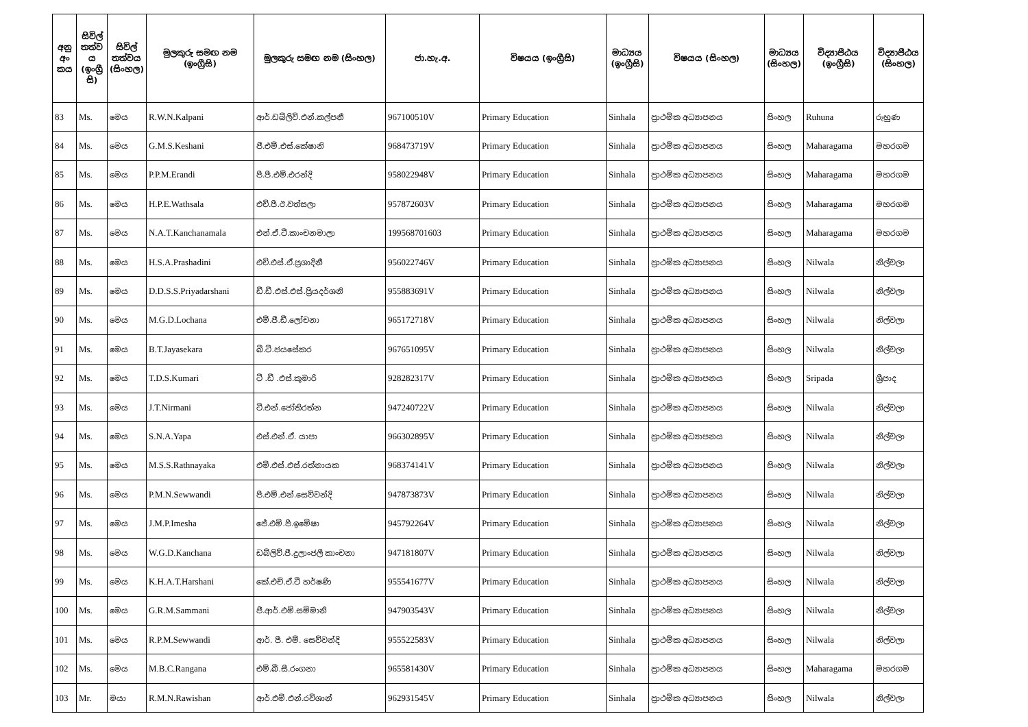| අනු අං කය | සිවිල් තත්ව ය (ඉංග්‍රී සි) | සිවිල් තත්වය (සිංහල) | මුලකුරු සමඟ නම (ඉංග්‍රීසි) | මුලකුරු සමඟ නම (සිංහල) | ජා.හැ.අ. | විෂයය (ඉංග්‍රීසි) | මාධ්‍යය (ඉංග්‍රීසි) | විෂයය (සිංහල) | මාධ්‍යය (සිංහල) | විද්‍යාපීඨය (ඉංග්‍රීසි) | විද්‍යාපීඨය (සිංහල) |
| --- | --- | --- | --- | --- | --- | --- | --- | --- | --- | --- | --- |
| 83 | Ms. | මෙය | R.W.N.Kalpani | ආර්.ඩබ්ලිව්.එන්.කල්පනී | 967100510V | Primary Education | Sinhala | ප්‍රාථමික අධ්‍යාපනය | සිංහල | Ruhuna | රුහුණ |
| 84 | Ms. | මෙය | G.M.S.Keshani | ජී.එම්.එස්.කේෂානි | 968473719V | Primary Education | Sinhala | ප්‍රාථමික අධ්‍යාපනය | සිංහල | Maharagama | මහරගම |
| 85 | Ms. | මෙය | P.P.M.Erandi | පී.පී.එම්.එරන්දි | 958022948V | Primary Education | Sinhala | ප්‍රාථමික අධ්‍යාපනය | සිංහල | Maharagama | මහරගම |
| 86 | Ms. | මෙය | H.P.E.Wathsala | එච්.පී.ඊ.වත්සලා | 957872603V | Primary Education | Sinhala | ප්‍රාථමික අධ්‍යාපනය | සිංහල | Maharagama | මහරගම |
| 87 | Ms. | මෙය | N.A.T.Kanchanamala | එන්.ඒ.ටී.කාංචනමාලා | 199568701603 | Primary Education | Sinhala | ප්‍රාථමික අධ්‍යාපනය | සිංහල | Maharagama | මහරගම |
| 88 | Ms. | මෙය | H.S.A.Prashadini | එච්.එස්.ඒ.ප්‍රශාදිනී | 956022746V | Primary Education | Sinhala | ප්‍රාථමික අධ්‍යාපනය | සිංහල | Nilwala | නිල්වලා |
| 89 | Ms. | මෙය | D.D.S.S.Priyadarshani | ඩී.ඩී.එස්.එස්.ප්‍රියදර්ශනි | 955883691V | Primary Education | Sinhala | ප්‍රාථමික අධ්‍යාපනය | සිංහල | Nilwala | නිල්වලා |
| 90 | Ms. | මෙය | M.G.D.Lochana | එම්.ජී.ඩී.ලෝචනා | 965172718V | Primary Education | Sinhala | ප්‍රාථමික අධ්‍යාපනය | සිංහල | Nilwala | නිල්වලා |
| 91 | Ms. | මෙය | B.T.Jayasekara | බී.ටී.ජයසේකර | 967651095V | Primary Education | Sinhala | ප්‍රාථමික අධ්‍යාපනය | සිංහල | Nilwala | නිල්වලා |
| 92 | Ms. | මෙය | T.D.S.Kumari | ටී .ඩී .එස්.කුමාරි | 928282317V | Primary Education | Sinhala | ප්‍රාථමික අධ්‍යාපනය | සිංහල | Sripada | ශ්‍රීපාද |
| 93 | Ms. | මෙය | J.T.Nirmani | ටී.එන්.ජෝතිරත්න | 947240722V | Primary Education | Sinhala | ප්‍රාථමික අධ්‍යාපනය | සිංහල | Nilwala | නිල්වලා |
| 94 | Ms. | මෙය | S.N.A.Yapa | එස්.එන්.ඒ. යාපා | 966302895V | Primary Education | Sinhala | ප්‍රාථමික අධ්‍යාපනය | සිංහල | Nilwala | නිල්වලා |
| 95 | Ms. | මෙය | M.S.S.Rathnayaka | එම්.එස්.එස්.රත්නායක | 968374141V | Primary Education | Sinhala | ප්‍රාථමික අධ්‍යාපනය | සිංහල | Nilwala | නිල්වලා |
| 96 | Ms. | මෙය | P.M.N.Sewwandi | පී.එම්.එන්.සෙව්වන්දි | 947873873V | Primary Education | Sinhala | ප්‍රාථමික අධ්‍යාපනය | සිංහල | Nilwala | නිල්වලා |
| 97 | Ms. | මෙය | J.M.P.Imesha | ජේ.එම්.පී.ඉමේෂා | 945792264V | Primary Education | Sinhala | ප්‍රාථමික අධ්‍යාපනය | සිංහල | Nilwala | නිල්වලා |
| 98 | Ms. | මෙය | W.G.D.Kanchana | ඩබ්ලිව්.ජී.දුලාංජලී කාංචනා | 947181807V | Primary Education | Sinhala | ප්‍රාථමික අධ්‍යාපනය | සිංහල | Nilwala | නිල්වලා |
| 99 | Ms. | මෙය | K.H.A.T.Harshani | කේ.එච්.ඒ.ටී හර්ෂණි | 955541677V | Primary Education | Sinhala | ප්‍රාථමික අධ්‍යාපනය | සිංහල | Nilwala | නිල්වලා |
| 100 | Ms. | මෙය | G.R.M.Sammani | ජී.ආර්.එම්.සම්මානි | 947903543V | Primary Education | Sinhala | ප්‍රාථමික අධ්‍යාපනය | සිංහල | Nilwala | නිල්වලා |
| 101 | Ms. | මෙය | R.P.M.Sewwandi | ආර්. පී. එම්. සෙව්වන්දි | 955522583V | Primary Education | Sinhala | ප්‍රාථමික අධ්‍යාපනය | සිංහල | Nilwala | නිල්වලා |
| 102 | Ms. | මෙය | M.B.C.Rangana | එම්.බී.සී.රංගනා | 965581430V | Primary Education | Sinhala | ප්‍රාථමික අධ්‍යාපනය | සිංහල | Maharagama | මහරගම |
| 103 | Mr. | මයා | R.M.N.Rawishan | ආර්.එම්.එන්.රවිශාන් | 962931545V | Primary Education | Sinhala | ප්‍රාථමික අධ්‍යාපනය | සිංහල | Nilwala | නිල්වලා |